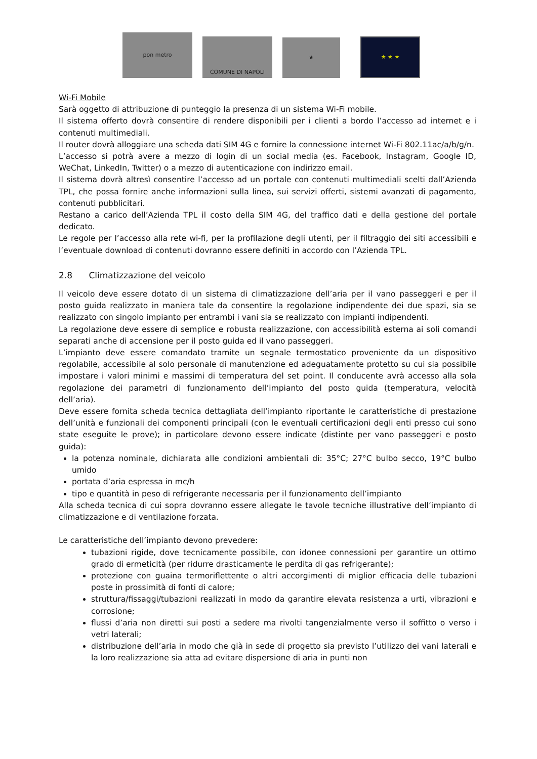pon metro
COMUNE DI NAPOLI
★
★ ★ ★
Wi-Fi Mobile
Sarà oggetto di attribuzione di punteggio la presenza di un sistema Wi-Fi mobile.
Il sistema offerto dovrà consentire di rendere disponibili per i clienti a bordo l’accesso ad internet e i contenuti multimediali.
Il router dovrà alloggiare una scheda dati SIM 4G e fornire la connessione internet Wi-Fi 802.11ac/a/b/g/n.
L’accesso si potrà avere a mezzo di login di un social media (es. Facebook, Instagram, Google ID, WeChat, LinkedIn, Twitter) o a mezzo di autenticazione con indirizzo email.
Il sistema dovrà altresì consentire l’accesso ad un portale con contenuti multimediali scelti dall’Azienda TPL, che possa fornire anche informazioni sulla linea, sui servizi offerti, sistemi avanzati di pagamento, contenuti pubblicitari.
Restano a carico dell’Azienda TPL il costo della SIM 4G, del traffico dati e della gestione del portale dedicato.
Le regole per l’accesso alla rete wi-fi, per la profilazione degli utenti, per il filtraggio dei siti accessibili e l’eventuale download di contenuti dovranno essere definiti in accordo con l’Azienda TPL.
2.8 Climatizzazione del veicolo
Il veicolo deve essere dotato di un sistema di climatizzazione dell’aria per il vano passeggeri e per il posto guida realizzato in maniera tale da consentire la regolazione indipendente dei due spazi, sia se realizzato con singolo impianto per entrambi i vani sia se realizzato con impianti indipendenti.
La regolazione deve essere di semplice e robusta realizzazione, con accessibilità esterna ai soli comandi separati anche di accensione per il posto guida ed il vano passeggeri.
L’impianto deve essere comandato tramite un segnale termostatico proveniente da un dispositivo regolabile, accessibile al solo personale di manutenzione ed adeguatamente protetto su cui sia possibile impostare i valori minimi e massimi di temperatura del set point. Il conducente avrà accesso alla sola regolazione dei parametri di funzionamento dell’impianto del posto guida (temperatura, velocità dell’aria).
Deve essere fornita scheda tecnica dettagliata dell’impianto riportante le caratteristiche di prestazione dell’unità e funzionali dei componenti principali (con le eventuali certificazioni degli enti presso cui sono state eseguite le prove); in particolare devono essere indicate (distinte per vano passeggeri e posto guida):
la potenza nominale, dichiarata alle condizioni ambientali di: 35°C; 27°C bulbo secco, 19°C bulbo umido
portata d’aria espressa in mc/h
tipo e quantità in peso di refrigerante necessaria per il funzionamento dell’impianto
Alla scheda tecnica di cui sopra dovranno essere allegate le tavole tecniche illustrative dell’impianto di climatizzazione e di ventilazione forzata.
Le caratteristiche dell’impianto devono prevedere:
tubazioni rigide, dove tecnicamente possibile, con idonee connessioni per garantire un ottimo grado di ermeticità (per ridurre drasticamente le perdita di gas refrigerante);
protezione con guaina termoriflettente o altri accorgimenti di miglior efficacia delle tubazioni poste in prossimità di fonti di calore;
struttura/fissaggi/tubazioni realizzati in modo da garantire elevata resistenza a urti, vibrazioni e corrosione;
flussi d’aria non diretti sui posti a sedere ma rivolti tangenzialmente verso il soffitto o verso i vetri laterali;
distribuzione dell’aria in modo che già in sede di progetto sia previsto l’utilizzo dei vani laterali e la loro realizzazione sia atta ad evitare dispersione di aria in punti non